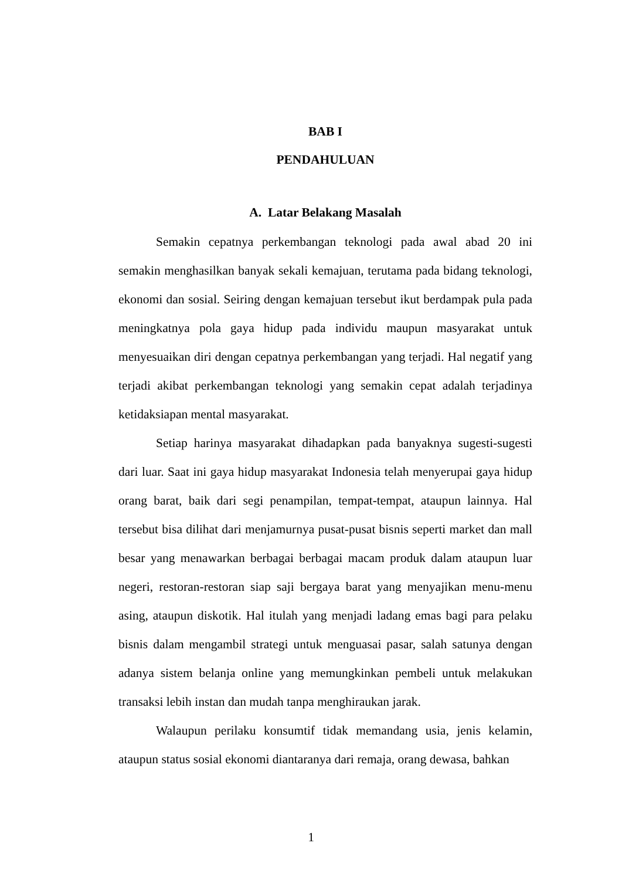BAB I
PENDAHULUAN
A. Latar Belakang Masalah
Semakin cepatnya perkembangan teknologi pada awal abad 20 ini semakin menghasilkan banyak sekali kemajuan, terutama pada bidang teknologi, ekonomi dan sosial. Seiring dengan kemajuan tersebut ikut berdampak pula pada meningkatnya pola gaya hidup pada individu maupun masyarakat untuk menyesuaikan diri dengan cepatnya perkembangan yang terjadi. Hal negatif yang terjadi akibat perkembangan teknologi yang semakin cepat adalah terjadinya ketidaksiapan mental masyarakat.
Setiap harinya masyarakat dihadapkan pada banyaknya sugesti-sugesti dari luar. Saat ini gaya hidup masyarakat Indonesia telah menyerupai gaya hidup orang barat, baik dari segi penampilan, tempat-tempat, ataupun lainnya. Hal tersebut bisa dilihat dari menjamurnya pusat-pusat bisnis seperti market dan mall besar yang menawarkan berbagai berbagai macam produk dalam ataupun luar negeri, restoran-restoran siap saji bergaya barat yang menyajikan menu-menu asing, ataupun diskotik. Hal itulah yang menjadi ladang emas bagi para pelaku bisnis dalam mengambil strategi untuk menguasai pasar, salah satunya dengan adanya sistem belanja online yang memungkinkan pembeli untuk melakukan transaksi lebih instan dan mudah tanpa menghiraukan jarak.
Walaupun perilaku konsumtif tidak memandang usia, jenis kelamin, ataupun status sosial ekonomi diantaranya dari remaja, orang dewasa, bahkan
1